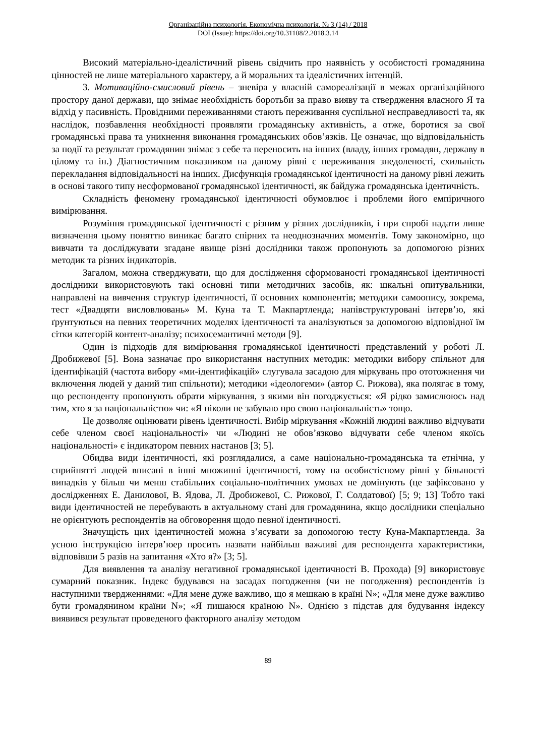Організаційна психологія. Економічна психологія. № 3 (14) / 2018
DOI (Issue): https://doi.org/10.31108/2.2018.3.14
Високий матеріально-ідеалістичний рівень свідчить про наявність у особистості громадянина цінностей не лише матеріального характеру, а й моральних та ідеалістичних інтенцій.
3. Мотиваційно-смисловий рівень – зневіра у власній самореалізації в межах організаційного простору даної держави, що знімає необхідність боротьби за право вияву та ствердження власного Я та відхід у пасивність. Провідними переживаннями стають переживання суспільної несправедливості та, як наслідок, позбавлення необхідності проявляти громадянську активність, а отже, боротися за свої громадянські права та уникнення виконання громадянських обов’язків. Це означає, що відповідальність за події та результат громадянин знімає з себе та переносить на інших (владу, інших громадян, державу в цілому та ін.) Діагностичним показником на даному рівні є переживання знедоленості, схильність перекладання відповідальності на інших. Дисфункція громадянської ідентичності на даному рівні лежить в основі такого типу несформованої громадянської ідентичності, як байдужа громадянська ідентичність.
Складність феномену громадянської ідентичності обумовлює і проблеми його емпіричного вимірювання.
Розуміння громадянської ідентичності є різним у різних дослідників, і при спробі надати лише визначення цьому поняттю виникає багато спірних та неоднозначних моментів. Тому закономірно, що вивчати та досліджувати згадане явище різні дослідники також пропонують за допомогою різних методик та різних індикаторів.
Загалом, можна стверджувати, що для дослідження сформованості громадянської ідентичності дослідники використовують такі основні типи методичних засобів, як: шкальні опитувальники, направлені на вивчення структур ідентичності, її основних компонентів; методики самоопису, зокрема, тест «Двадцяти висловлювань» М. Куна та Т. Макпартленда; напівструктуровані інтерв’ю, які ґрунтуються на певних теоретичних моделях ідентичності та аналізуються за допомогою відповідної їм сітки категорій контент-аналізу; психосемантичні методи [9].
Один із підходів для вимірювання громадянської ідентичності представлений у роботі Л. Дробижевої [5]. Вона зазначає про використання наступних методик: методики вибору спільнот для ідентифікацій (частота вибору «ми-ідентифікацій» слугувала засадою для міркувань про ототожнення чи включення людей у даний тип спільноти); методики «ідеологеми» (автор С. Рижова), яка полягає в тому, що респонденту пропонують обрати міркування, з якими він погоджується: «Я рідко замислююсь над тим, хто я за національністю» чи: «Я ніколи не забуваю про свою національність» тощо.
Це дозволяє оцінювати рівень ідентичності. Вибір міркування «Кожній людині важливо відчувати себе членом своєї національності» чи «Людині не обов’язково відчувати себе членом якоїсь національності» є індикатором певних настанов [3; 5].
Обидва види ідентичності, які розглядалися, а саме національно-громадянська та етнічна, у сприйнятті людей вписані в інші множинні ідентичності, тому на особистісному рівні у більшості випадків у більш чи менш стабільних соціально-політичних умовах не домінують (це зафіксовано у дослідженнях Е. Данилової, В. Ядова, Л. Дробижевої, С. Рижової, Г. Солдатової) [5; 9; 13] Тобто такі види ідентичностей не перебувають в актуальному стані для громадянина, якщо дослідники спеціально не орієнтують респондентів на обговорення щодо певної ідентичності.
Значущість цих ідентичностей можна з’ясувати за допомогою тесту Куна-Макпартленда. За усною інструкцією інтерв’юер просить назвати найбільш важливі для респондента характеристики, відповівши 5 разів на запитання «Хто я?» [3; 5].
Для виявлення та аналізу негативної громадянської ідентичності В. Прохода) [9] використовує сумарний показник. Індекс будувався на засадах погодження (чи не погодження) респондентів із наступними твердженнями: «Для мене дуже важливо, що я мешкаю в країні N»; «Для мене дуже важливо бути громадянином країни N»; «Я пишаюся країною N». Однією з підстав для будування індексу виявився результат проведеного факторного аналізу методом
89